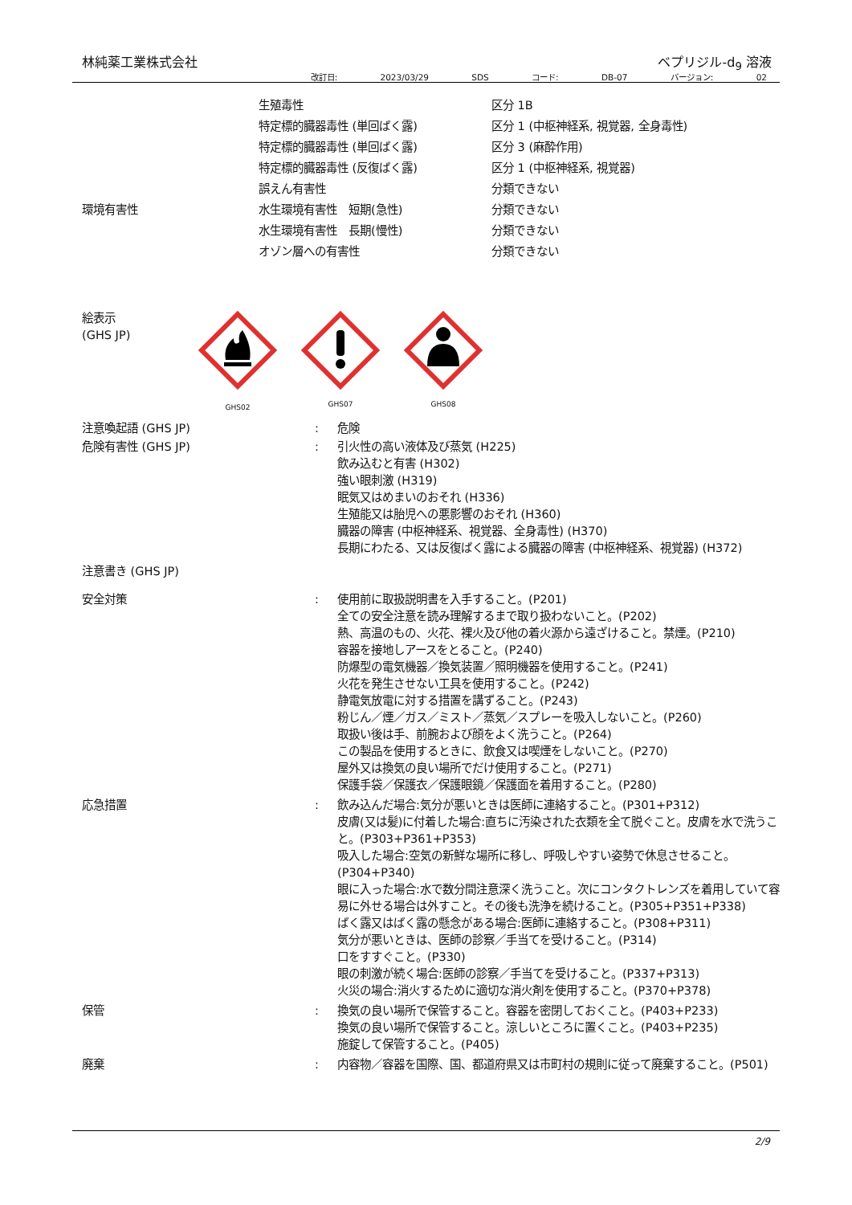林純薬工業株式会社 ベプリジル-d<sub>9</sub> 溶液
改訂日: 2023/03/29 SDS コード: DB-07 バージョン: 02
| | 生殖毒性 | 区分 1B |
| | 特定標的臓器毒性 (単回ばく露) | 区分 1 (中枢神経系, 視覚器, 全身毒性) |
| | 特定標的臓器毒性 (単回ばく露) | 区分 3 (麻酔作用) |
| | 特定標的臓器毒性 (反復ばく露) | 区分 1 (中枢神経系, 視覚器) |
| | 誤えん有害性 | 分類できない |
| 環境有害性 | 水生環境有害性 短期(急性) | 分類できない |
| | 水生環境有害性 長期(慢性) | 分類できない |
| | オゾン層への有害性 | 分類できない |
絵表示
(GHS JP)
GHS02
GHS07 GHS08
| 注意喚起語 (GHS JP) | : | 危険 |
| 危険有害性 (GHS JP) | : | 引火性の高い液体及び蒸気 (H225) 飲み込むと有害 (H302) 強い眼刺激 (H319) 眠気又はめまいのおそれ (H336) 生殖能又は胎児への悪影響のおそれ (H360) 臓器の障害 (中枢神経系、視覚器、全身毒性) (H370) 長期にわたる、又は反復ばく露による臓器の障害 (中枢神経系、視覚器) (H372) |
| 注意書き (GHS JP) | | |
| 安全対策 | : | 使用前に取扱説明書を入手すること。(P201) 全ての安全注意を読み理解するまで取り扱わないこと。(P202) 熱、高温のもの、火花、裸火及び他の着火源から遠ざけること。禁煙。(P210) 容器を接地しアースをとること。(P240) 防爆型の電気機器／換気装置／照明機器を使用すること。(P241) 火花を発生させない工具を使用すること。(P242) 静電気放電に対する措置を講ずること。(P243) 粉じん／煙／ガス／ミスト／蒸気／スプレーを吸入しないこと。(P260) 取扱い後は手、前腕および顔をよく洗うこと。(P264) この製品を使用するときに、飲食又は喫煙をしないこと。(P270) 屋外又は換気の良い場所でだけ使用すること。(P271) 保護手袋／保護衣／保護眼鏡／保護面を着用すること。(P280) |
| 応急措置 | : | 飲み込んだ場合:気分が悪いときは医師に連絡すること。(P301+P312) 皮膚(又は髪)に付着した場合:直ちに汚染された衣類を全て脱ぐこと。皮膚を水で洗うこと。(P303+P361+P353) 吸入した場合:空気の新鮮な場所に移し、呼吸しやすい姿勢で休息させること。(P304+P340) 眼に入った場合:水で数分間注意深く洗うこと。次にコンタクトレンズを着用していて容易に外せる場合は外すこと。その後も洗浄を続けること。(P305+P351+P338) ばく露又はばく露の懸念がある場合:医師に連絡すること。(P308+P311) 気分が悪いときは、医師の診察／手当てを受けること。(P314) 口をすすぐこと。(P330) 眼の刺激が続く場合:医師の診察／手当てを受けること。(P337+P313) 火災の場合:消火するために適切な消火剤を使用すること。(P370+P378) |
| 保管 | : | 換気の良い場所で保管すること。容器を密閉しておくこと。(P403+P233) 換気の良い場所で保管すること。涼しいところに置くこと。(P403+P235) 施錠して保管すること。(P405) |
| 廃棄 | : | 内容物／容器を国際、国、都道府県又は市町村の規則に従って廃棄すること。(P501) |
2/9